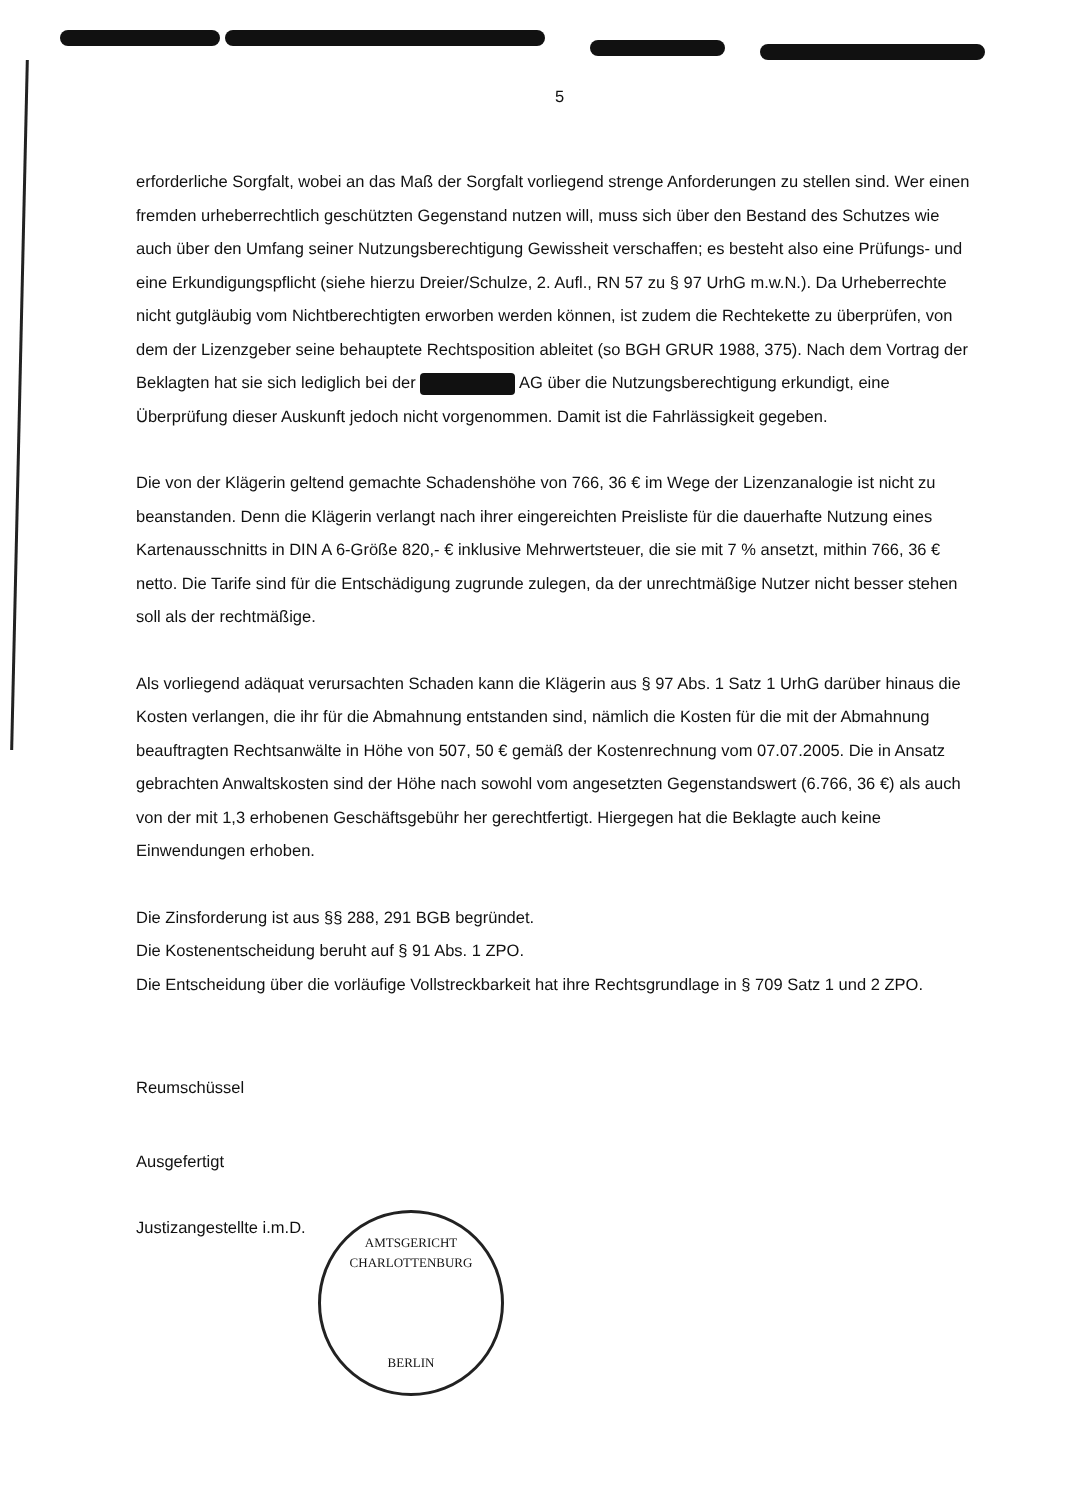5
erforderliche Sorgfalt, wobei an das Maß der Sorgfalt vorliegend strenge Anforderungen zu stellen sind. Wer einen fremden urheberrechtlich geschützten Gegenstand nutzen will, muss sich über den Bestand des Schutzes wie auch über den Umfang seiner Nutzungsberechtigung Gewissheit verschaffen; es besteht also eine Prüfungs- und eine Erkundigungspflicht (siehe hierzu Dreier/Schulze, 2. Aufl., RN 57 zu § 97 UrhG m.w.N.). Da Urheberrechte nicht gutgläubig vom Nichtberechtigten erworben werden können, ist zudem die Rechtekette zu überprüfen, von dem der Lizenzgeber seine behauptete Rechtsposition ableitet (so BGH GRUR 1988, 375). Nach dem Vortrag der Beklagten hat sie sich lediglich bei der AG über die Nutzungsberechtigung erkundigt, eine Überprüfung dieser Auskunft jedoch nicht vorgenommen. Damit ist die Fahrlässigkeit gegeben.
Die von der Klägerin geltend gemachte Schadenshöhe von 766, 36 € im Wege der Lizenzanalogie ist nicht zu beanstanden. Denn die Klägerin verlangt nach ihrer eingereichten Preisliste für die dauerhafte Nutzung eines Kartenausschnitts in DIN A 6-Größe 820,- € inklusive Mehrwertsteuer, die sie mit 7 % ansetzt, mithin 766, 36 € netto. Die Tarife sind für die Entschädigung zugrunde zulegen, da der unrechtmäßige Nutzer nicht besser stehen soll als der rechtmäßige.
Als vorliegend adäquat verursachten Schaden kann die Klägerin aus § 97 Abs. 1 Satz 1 UrhG darüber hinaus die Kosten verlangen, die ihr für die Abmahnung entstanden sind, nämlich die Kosten für die mit der Abmahnung beauftragten Rechtsanwälte in Höhe von 507, 50 € gemäß der Kostenrechnung vom 07.07.2005. Die in Ansatz gebrachten Anwaltskosten sind der Höhe nach sowohl vom angesetzten Gegenstandswert (6.766, 36 €) als auch von der mit 1,3 erhobenen Geschäftsgebühr her gerechtfertigt. Hiergegen hat die Beklagte auch keine Einwendungen erhoben.
Die Zinsforderung ist aus §§ 288, 291 BGB begründet.
Die Kostenentscheidung beruht auf § 91 Abs. 1 ZPO.
Die Entscheidung über die vorläufige Vollstreckbarkeit hat ihre Rechtsgrundlage in § 709 Satz 1 und 2 ZPO.
Reumschüssel
Ausgefertigt
Justizangestellte i.m.D.
AMTSGERICHT CHARLOTTENBURG
BERLIN